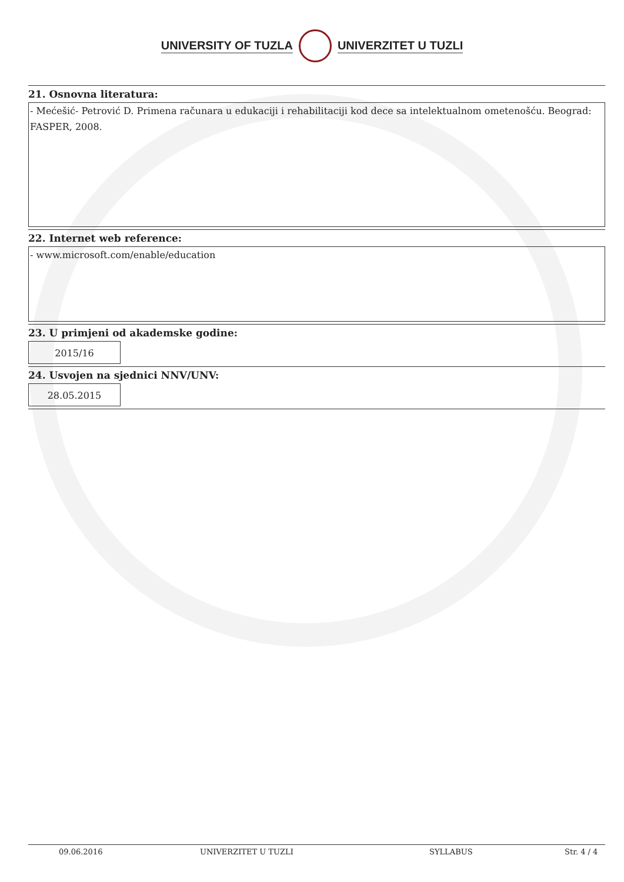UNIVERSITY OF TUZLA UNIVERZITET U TUZLI
21. Osnovna literatura:
- Mećešić- Petrović D. Primena računara u edukaciji i rehabilitaciji kod dece sa intelektualnom ometenošću. Beograd: FASPER, 2008.
22. Internet web reference:
- www.microsoft.com/enable/education
23. U primjeni od akademske godine:
2015/16
24. Usvojen na sjednici NNV/UNV:
28.05.2015
09.06.2016 UNIVERZITET U TUZLI SYLLABUS Str. 4 / 4